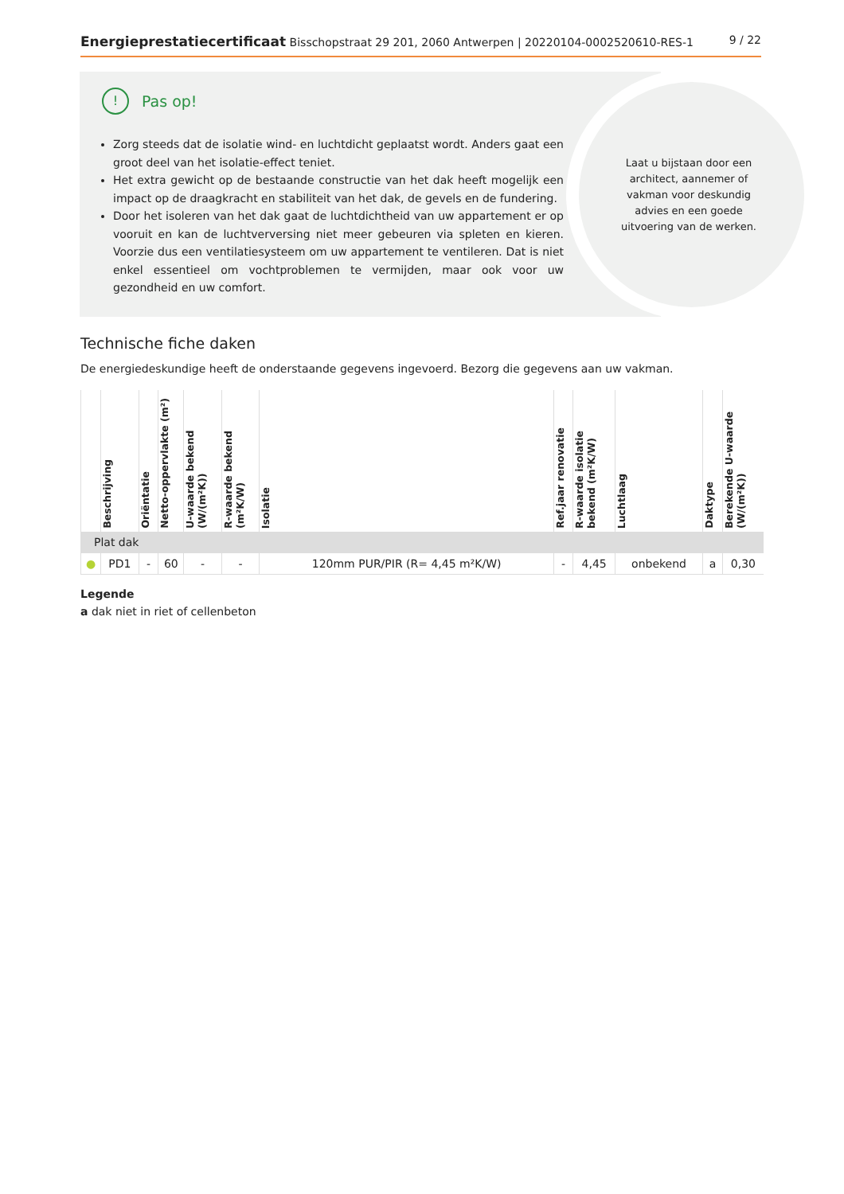Energieprestatiecertificaat Bisschopstraat 29 201, 2060 Antwerpen | 20220104-0002520610-RES-1
9 / 22
! Pas op!
Zorg steeds dat de isolatie wind- en luchtdicht geplaatst wordt. Anders gaat een groot deel van het isolatie-effect teniet.
Het extra gewicht op de bestaande constructie van het dak heeft mogelijk een impact op de draagkracht en stabiliteit van het dak, de gevels en de fundering.
Door het isoleren van het dak gaat de luchtdichtheid van uw appartement er op vooruit en kan de luchtverversing niet meer gebeuren via spleten en kieren. Voorzie dus een ventilatiesysteem om uw appartement te ventileren. Dat is niet enkel essentieel om vochtproblemen te vermijden, maar ook voor uw gezondheid en uw comfort.
Laat u bijstaan door een architect, aannemer of vakman voor deskundig advies en een goede uitvoering van de werken.
Technische fiche daken
De energiedeskundige heeft de onderstaande gegevens ingevoerd. Bezorg die gegevens aan uw vakman.
| | Beschrijving | Oriëntatie | Netto-oppervlakte (m²) | U-waarde bekend (W/(m²K)) | R-waarde bekend (m²K/W) | Isolatie | Ref.jaar renovatie | R-waarde isolatie bekend (m²K/W) | Luchtlaag | Daktype | Berekende U-waarde (W/(m²K)) |
| --- | --- | --- | --- | --- | --- | --- | --- | --- | --- | --- | --- |
| Plat dak | | | | | | | | | | | |
| ● | PD1 | - | 60 | - | - | 120mm PUR/PIR (R= 4,45 m²K/W) | - | 4,45 | onbekend | a | 0,30 |
Legende
a dak niet in riet of cellenbeton